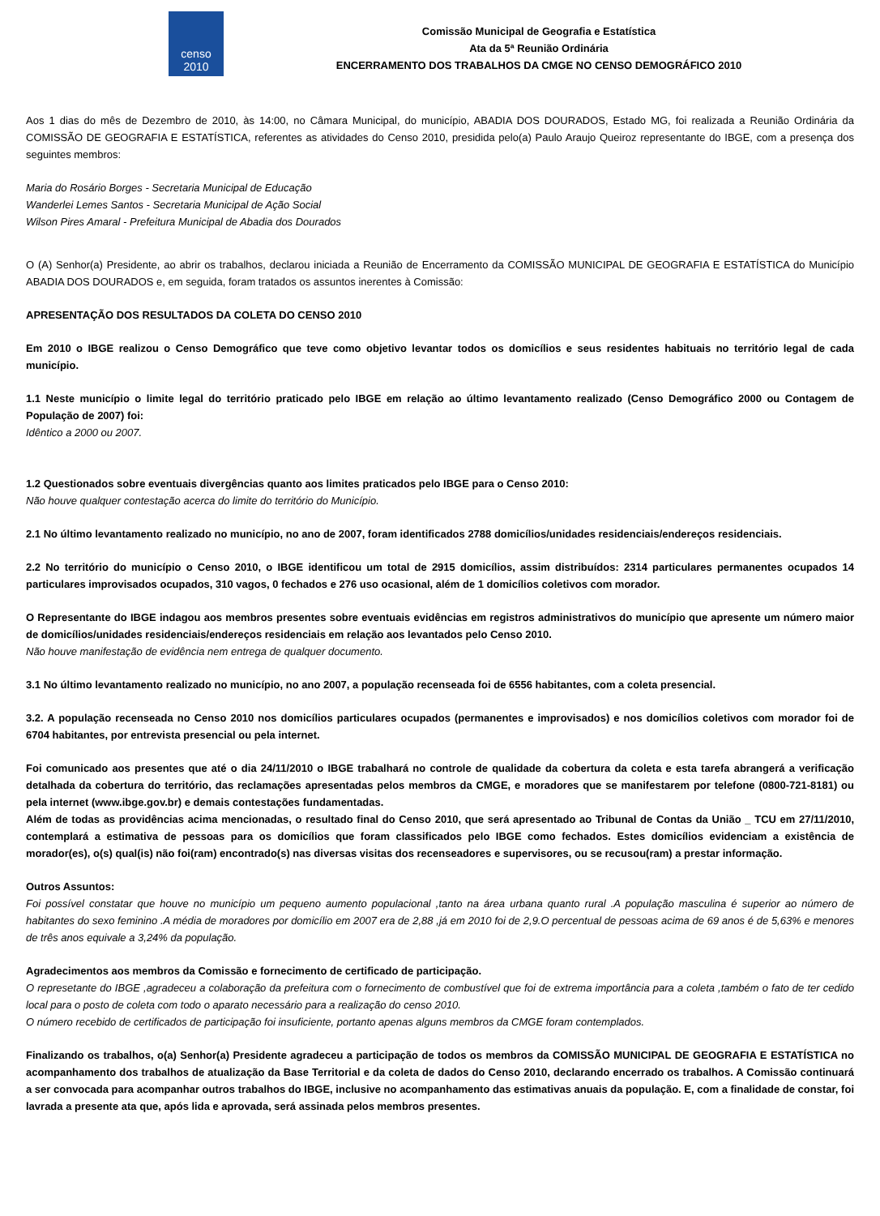censo
2010
Comissão Municipal de Geografia e Estatística
Ata da 5ª Reunião Ordinária
ENCERRAMENTO DOS TRABALHOS DA CMGE NO CENSO DEMOGRÁFICO 2010
Aos 1 dias do mês de Dezembro de 2010, às 14:00, no Câmara Municipal, do município, ABADIA DOS DOURADOS, Estado MG, foi realizada a Reunião Ordinária da COMISSÃO DE GEOGRAFIA E ESTATÍSTICA, referentes as atividades do Censo 2010, presidida pelo(a) Paulo Araujo Queiroz representante do IBGE, com a presença dos seguintes membros:
Maria do Rosário Borges - Secretaria Municipal de Educação
Wanderlei Lemes Santos - Secretaria Municipal de Ação Social
Wilson Pires Amaral - Prefeitura Municipal de Abadia dos Dourados
O (A) Senhor(a) Presidente, ao abrir os trabalhos, declarou iniciada a Reunião de Encerramento da COMISSÃO MUNICIPAL DE GEOGRAFIA E ESTATÍSTICA do Município ABADIA DOS DOURADOS e, em seguida, foram tratados os assuntos inerentes à Comissão:
APRESENTAÇÃO DOS RESULTADOS DA COLETA DO CENSO 2010
Em 2010 o IBGE realizou o Censo Demográfico que teve como objetivo levantar todos os domicílios e seus residentes habituais no território legal de cada município.
1.1 Neste município o limite legal do território praticado pelo IBGE em relação ao último levantamento realizado (Censo Demográfico 2000 ou Contagem de População de 2007) foi:
Idêntico a 2000 ou 2007.
1.2 Questionados sobre eventuais divergências quanto aos limites praticados pelo IBGE para o Censo 2010:
Não houve qualquer contestação acerca do limite do território do Município.
2.1 No último levantamento realizado no município, no ano de 2007, foram identificados 2788 domicílios/unidades residenciais/endereços residenciais.
2.2 No território do município o Censo 2010, o IBGE identificou um total de 2915 domicílios, assim distribuídos: 2314 particulares permanentes ocupados 14 particulares improvisados ocupados, 310 vagos, 0 fechados e 276 uso ocasional, além de 1 domicílios coletivos com morador.
O Representante do IBGE indagou aos membros presentes sobre eventuais evidências em registros administrativos do município que apresente um número maior de domicílios/unidades residenciais/endereços residenciais em relação aos levantados pelo Censo 2010.
Não houve manifestação de evidência nem entrega de qualquer documento.
3.1 No último levantamento realizado no município, no ano 2007, a população recenseada foi de 6556 habitantes, com a coleta presencial.
3.2. A população recenseada no Censo 2010 nos domicílios particulares ocupados (permanentes e improvisados) e nos domicílios coletivos com morador foi de 6704 habitantes, por entrevista presencial ou pela internet.
Foi comunicado aos presentes que até o dia 24/11/2010 o IBGE trabalhará no controle de qualidade da cobertura da coleta e esta tarefa abrangerá a verificação detalhada da cobertura do território, das reclamações apresentadas pelos membros da CMGE, e moradores que se manifestarem por telefone (0800-721-8181) ou pela internet (www.ibge.gov.br) e demais contestações fundamentadas.
Além de todas as providências acima mencionadas, o resultado final do Censo 2010, que será apresentado ao Tribunal de Contas da União _ TCU em 27/11/2010, contemplará a estimativa de pessoas para os domicílios que foram classificados pelo IBGE como fechados. Estes domicílios evidenciam a existência de morador(es), o(s) qual(is) não foi(ram) encontrado(s) nas diversas visitas dos recenseadores e supervisores, ou se recusou(ram) a prestar informação.
Outros Assuntos:
Foi possível constatar que houve no município um pequeno aumento populacional ,tanto na área urbana quanto rural .A população masculina é superior ao número de habitantes do sexo feminino .A média de moradores por domicílio em 2007 era de 2,88 ,já em 2010 foi de 2,9.O percentual de pessoas acima de 69 anos é de 5,63% e menores de três anos equivale a 3,24% da população.
Agradecimentos aos membros da Comissão e fornecimento de certificado de participação.
O represetante do IBGE ,agradeceu a colaboração da prefeitura com o fornecimento de combustível que foi de extrema importância para a coleta ,também o fato de ter cedido local para o posto de coleta com todo o aparato necessário para a realização do censo 2010.
O número recebido de certificados de participação foi insuficiente, portanto apenas alguns membros da CMGE foram contemplados.
Finalizando os trabalhos, o(a) Senhor(a) Presidente agradeceu a participação de todos os membros da COMISSÃO MUNICIPAL DE GEOGRAFIA E ESTATÍSTICA no acompanhamento dos trabalhos de atualização da Base Territorial e da coleta de dados do Censo 2010, declarando encerrado os trabalhos. A Comissão continuará a ser convocada para acompanhar outros trabalhos do IBGE, inclusive no acompanhamento das estimativas anuais da população. E, com a finalidade de constar, foi lavrada a presente ata que, após lida e aprovada, será assinada pelos membros presentes.